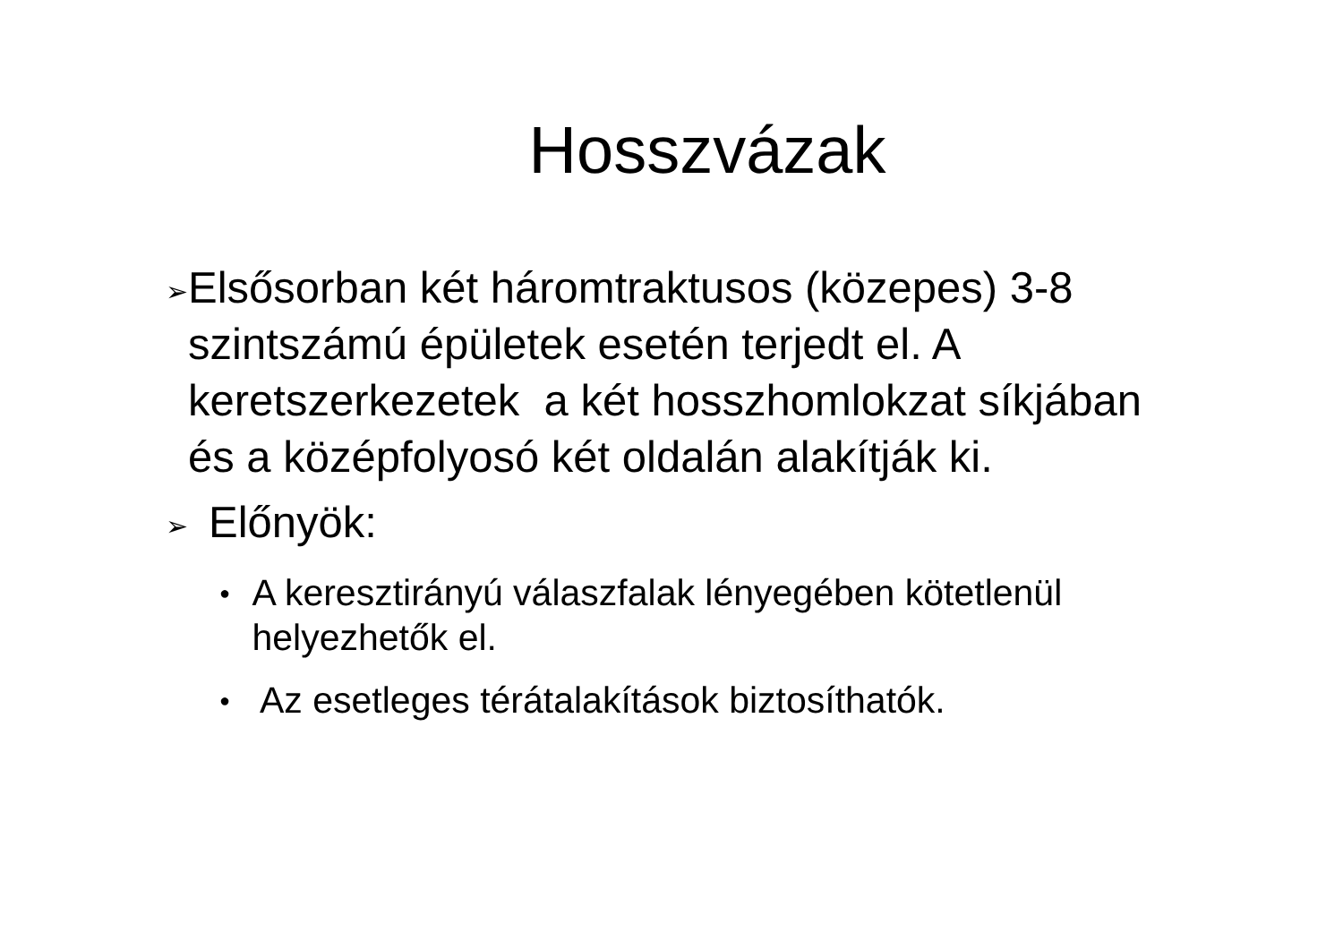Hosszvázak
➢ Elsősorban két háromtraktusos (közepes) 3-8 szintszámú épületek esetén terjedt el. A keretszerkezetek a két hosszhomlokzat síkjában és a középfolyosó két oldalán alakítják ki.
➢ Előnyök:
● A keresztirányú válaszfalak lényegében kötetlenül helyezhetők el.
● Az esetleges térátalakítások biztosíthatók.